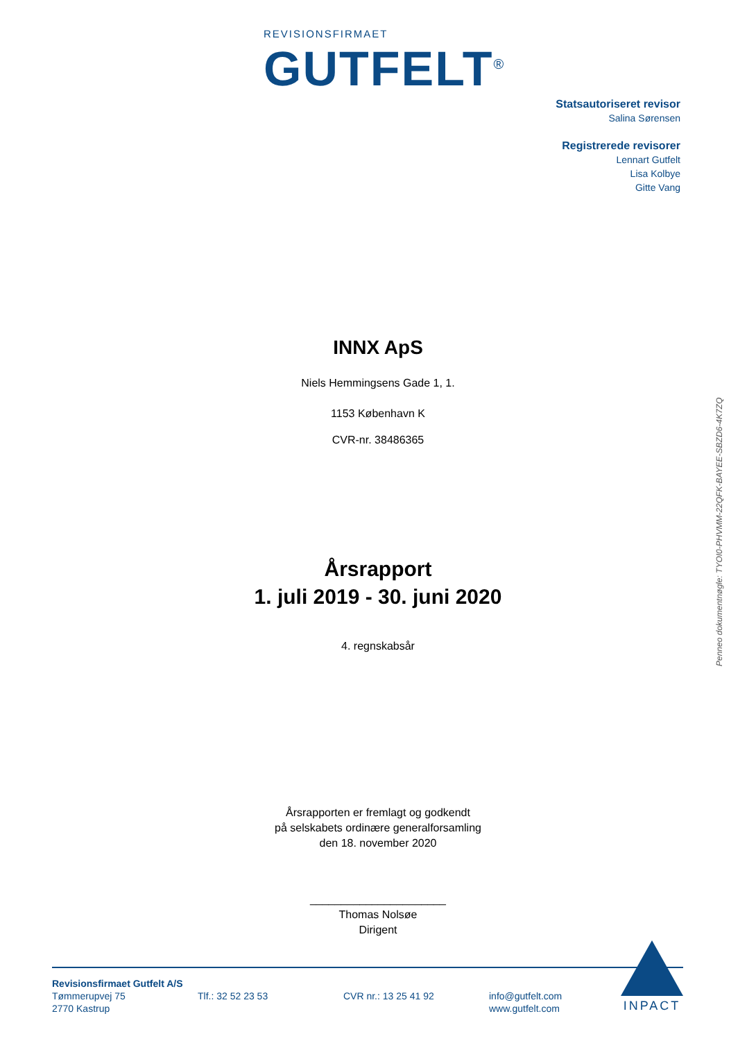REVISIONSFIRMAET
GUTFELT<sup>®</sup>
Statsautoriseret revisor
Salina Sørensen
Registrerede revisorer
Lennart Gutfelt
Lisa Kolbye
Gitte Vang
INNX ApS
Niels Hemmingsens Gade 1, 1.
1153 København K
CVR-nr. 38486365
Årsrapport
1. juli 2019 - 30. juni 2020
4. regnskabsår
Årsrapporten er fremlagt og godkendt
på selskabets ordinære generalforsamling
den 18. november 2020
______________________
Thomas Nolsøe
Dirigent
Penneo dokumentnøgle: TYOI0-PHVMM-22QFK-BAYEE-SBZD6-4K7ZQ
Revisionsfirmaet Gutfelt A/S
Tømmerupvej 75
2770 Kastrup
Tlf.: 32 52 23 53
CVR nr.: 13 25 41 92
info@gutfelt.com
www.gutfelt.com
INPACT